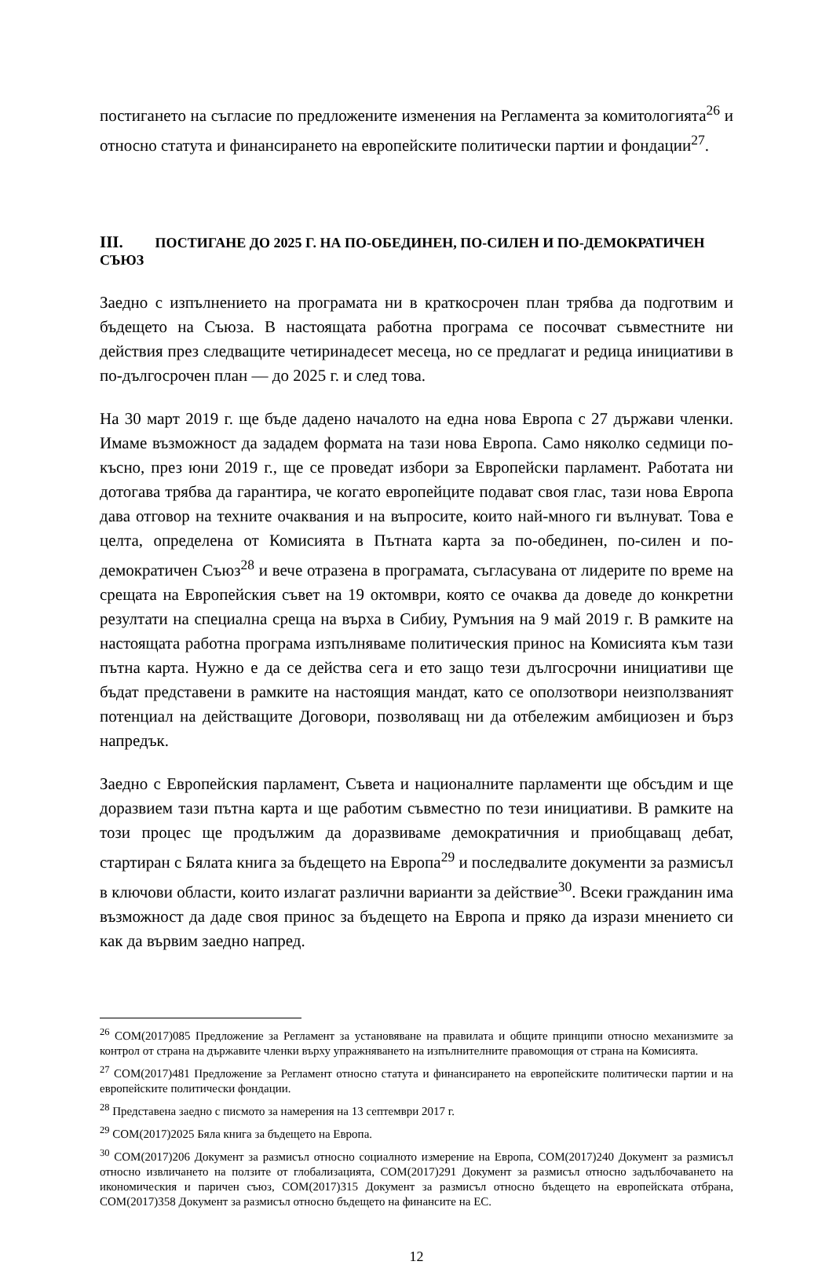постигането на съгласие по предложените изменения на Регламента за комитологията<sup>26</sup> и относно статута и финансирането на европейските политически партии и фондации<sup>27</sup>.
III. ПОСТИГАНЕ ДО 2025 Г. НА ПО-ОБЕДИНЕН, ПО-СИЛЕН И ПО-ДЕМОКРАТИЧЕН СЪЮЗ
Заедно с изпълнението на програмата ни в краткосрочен план трябва да подготвим и бъдещето на Съюза. В настоящата работна програма се посочват съвместните ни действия през следващите четиринадесет месеца, но се предлагат и редица инициативи в по-дългосрочен план — до 2025 г. и след това.
На 30 март 2019 г. ще бъде дадено началото на една нова Европа с 27 държави членки. Имаме възможност да зададем формата на тази нова Европа. Само няколко седмици по-късно, през юни 2019 г., ще се проведат избори за Европейски парламент. Работата ни дотогава трябва да гарантира, че когато европейците подават своя глас, тази нова Европа дава отговор на техните очаквания и на въпросите, които най-много ги вълнуват. Това е целта, определена от Комисията в Пътната карта за по-обединен, по-силен и по-демократичен Съюз<sup>28</sup> и вече отразена в програмата, съгласувана от лидерите по време на срещата на Европейския съвет на 19 октомври, която се очаква да доведе до конкретни резултати на специална среща на върха в Сибиу, Румъния на 9 май 2019 г. В рамките на настоящата работна програма изпълняваме политическия принос на Комисията към тази пътна карта. Нужно е да се действа сега и ето защо тези дългосрочни инициативи ще бъдат представени в рамките на настоящия мандат, като се оползотвори неизползваният потенциал на действащите Договори, позволяващ ни да отбележим амбициозен и бърз напредък.
Заедно с Европейския парламент, Съвета и националните парламенти ще обсъдим и ще доразвием тази пътна карта и ще работим съвместно по тези инициативи. В рамките на този процес ще продължим да доразвиваме демократичния и приобщаващ дебат, стартиран с Бялата книга за бъдещето на Европа<sup>29</sup> и последвалите документи за размисъл в ключови области, които излагат различни варианти за действие<sup>30</sup>. Всеки гражданин има възможност да даде своя принос за бъдещето на Европа и пряко да изрази мнението си как да вървим заедно напред.
<sup>26</sup> COM(2017)085 Предложение за Регламент за установяване на правилата и общите принципи относно механизмите за контрол от страна на държавите членки върху упражняването на изпълнителните правомощия от страна на Комисията.
<sup>27</sup> COM(2017)481 Предложение за Регламент относно статута и финансирането на европейските политически партии и на европейските политически фондации.
<sup>28</sup> Представена заедно с писмото за намерения на 13 септември 2017 г.
<sup>29</sup> COM(2017)2025 Бяла книга за бъдещето на Европа.
<sup>30</sup> COM(2017)206 Документ за размисъл относно социалното измерение на Европа, COM(2017)240 Документ за размисъл относно извличането на ползите от глобализацията, COM(2017)291 Документ за размисъл относно задълбочаването на икономическия и паричен съюз, COM(2017)315 Документ за размисъл относно бъдещето на европейската отбрана, COM(2017)358 Документ за размисъл относно бъдещето на финансите на ЕС.
12